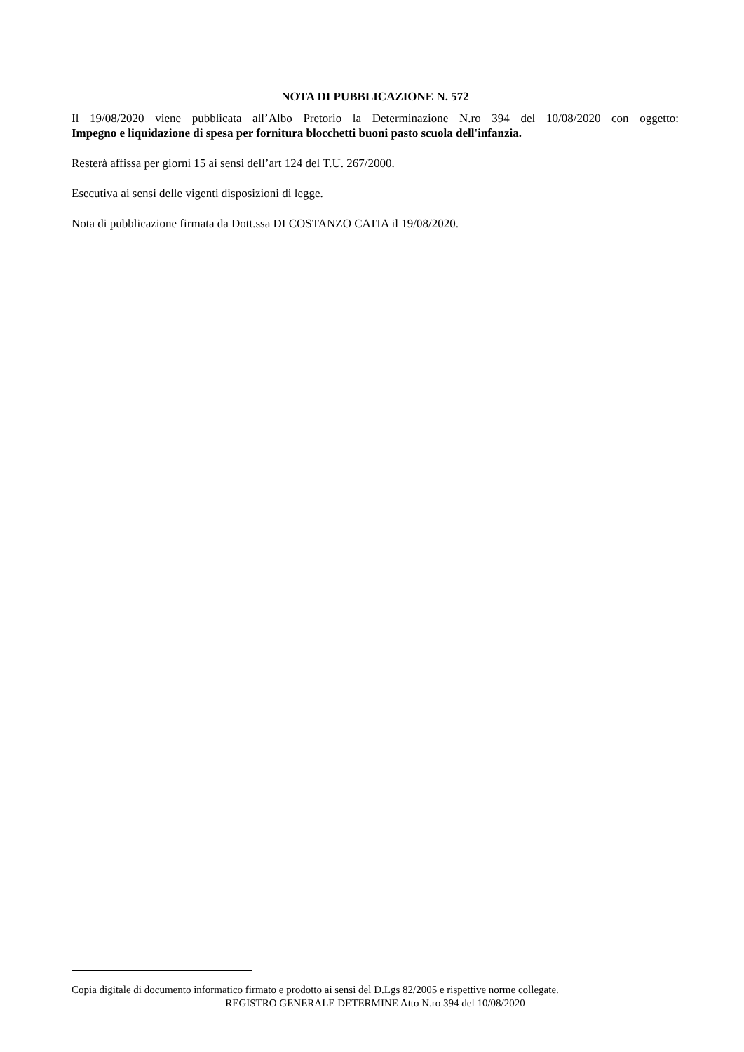NOTA DI PUBBLICAZIONE N. 572
Il 19/08/2020 viene pubblicata all’Albo Pretorio la Determinazione N.ro 394 del 10/08/2020 con oggetto:
Impegno e liquidazione di spesa per fornitura blocchetti buoni pasto scuola dell'infanzia.
Resterà affissa per giorni 15 ai sensi dell’art 124 del T.U. 267/2000.
Esecutiva ai sensi delle vigenti disposizioni di legge.
Nota di pubblicazione firmata da Dott.ssa DI COSTANZO CATIA il 19/08/2020.
Copia digitale di documento informatico firmato e prodotto ai sensi del D.Lgs 82/2005 e rispettive norme collegate.
REGISTRO GENERALE DETERMINE Atto N.ro 394 del 10/08/2020